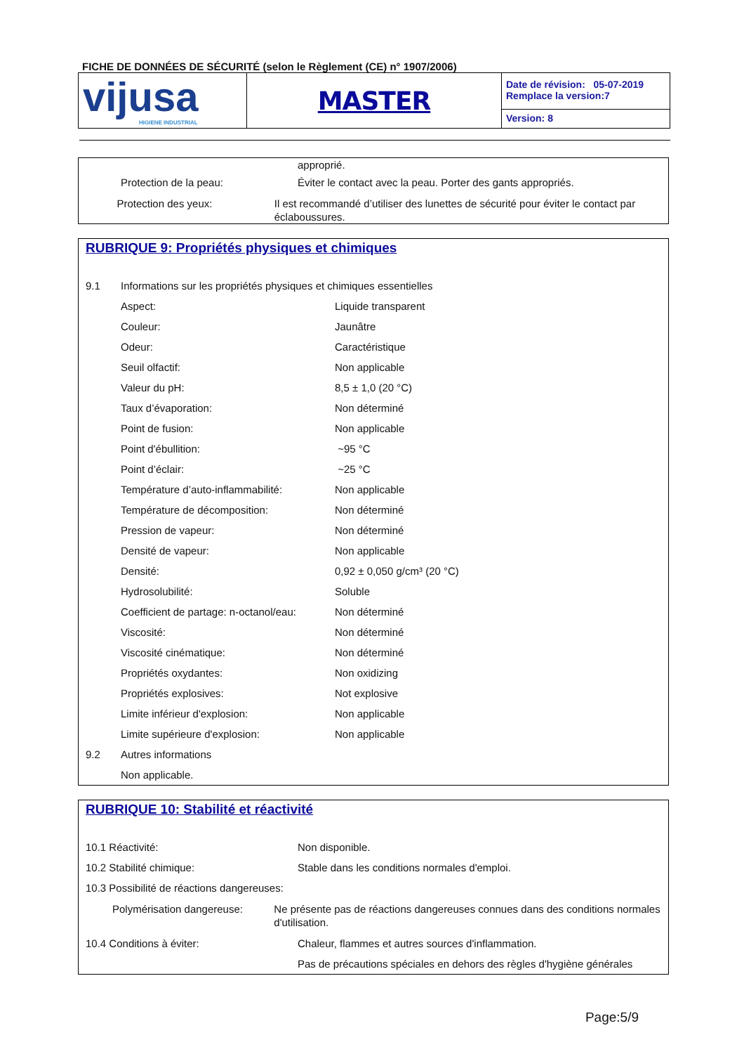FICHE DE DONNÉES DE SÉCURITÉ (selon le Règlement (CE) n° 1907/2006)
| vijusa HIGIENE INDUSTRIAL | MASTER | Date de révision: 05-07-2019 Remplace la version:7 |
| | | Version: 8 |
approprié.
Protection de la peau: Éviter le contact avec la peau. Porter des gants appropriés.
Protection des yeux: Il est recommandé d’utiliser des lunettes de sécurité pour éviter le contact par éclaboussures.
RUBRIQUE 9: Propriétés physiques et chimiques
9.1 Informations sur les propriétés physiques et chimiques essentielles
Aspect: Liquide transparent
Couleur: Jaunâtre
Odeur: Caractéristique
Seuil olfactif: Non applicable
Valeur du pH: 8,5 ± 1,0 (20 °C)
Taux d’évaporation: Non déterminé
Point de fusion: Non applicable
Point d'ébullition: ~95 °C
Point d’éclair: ~25 °C
Température d’auto-inflammabilité:
Non applicable
Température de décomposition: Non déterminé
Pression de vapeur: Non déterminé
Densité de vapeur: Non applicable
Densité: 0,92 ± 0,050 g/cm³ (20 °C)
Hydrosolubilité: Soluble
Coefficient de partage: n-octanol/eau:
Non déterminé
Viscosité: Non déterminé
Viscosité cinématique: Non déterminé
Propriétés oxydantes: Non oxidizing
Propriétés explosives: Not explosive
Limite inférieur d'explosion: Non applicable
Limite supérieure d'explosion: Non applicable
9.2 Autres informations
Non applicable.
RUBRIQUE 10: Stabilité et réactivité
10.1 Réactivité: Non disponible.
10.2 Stabilité chimique: Stable dans les conditions normales d'emploi.
10.3 Possibilité de réactions dangereuses:
Polymérisation dangereuse: Ne présente pas de réactions dangereuses connues dans des conditions normales d'utilisation.
10.4 Conditions à éviter: Chaleur, flammes et autres sources d'inflammation.
Pas de précautions spéciales en dehors des règles d'hygiène générales
Page:5/9